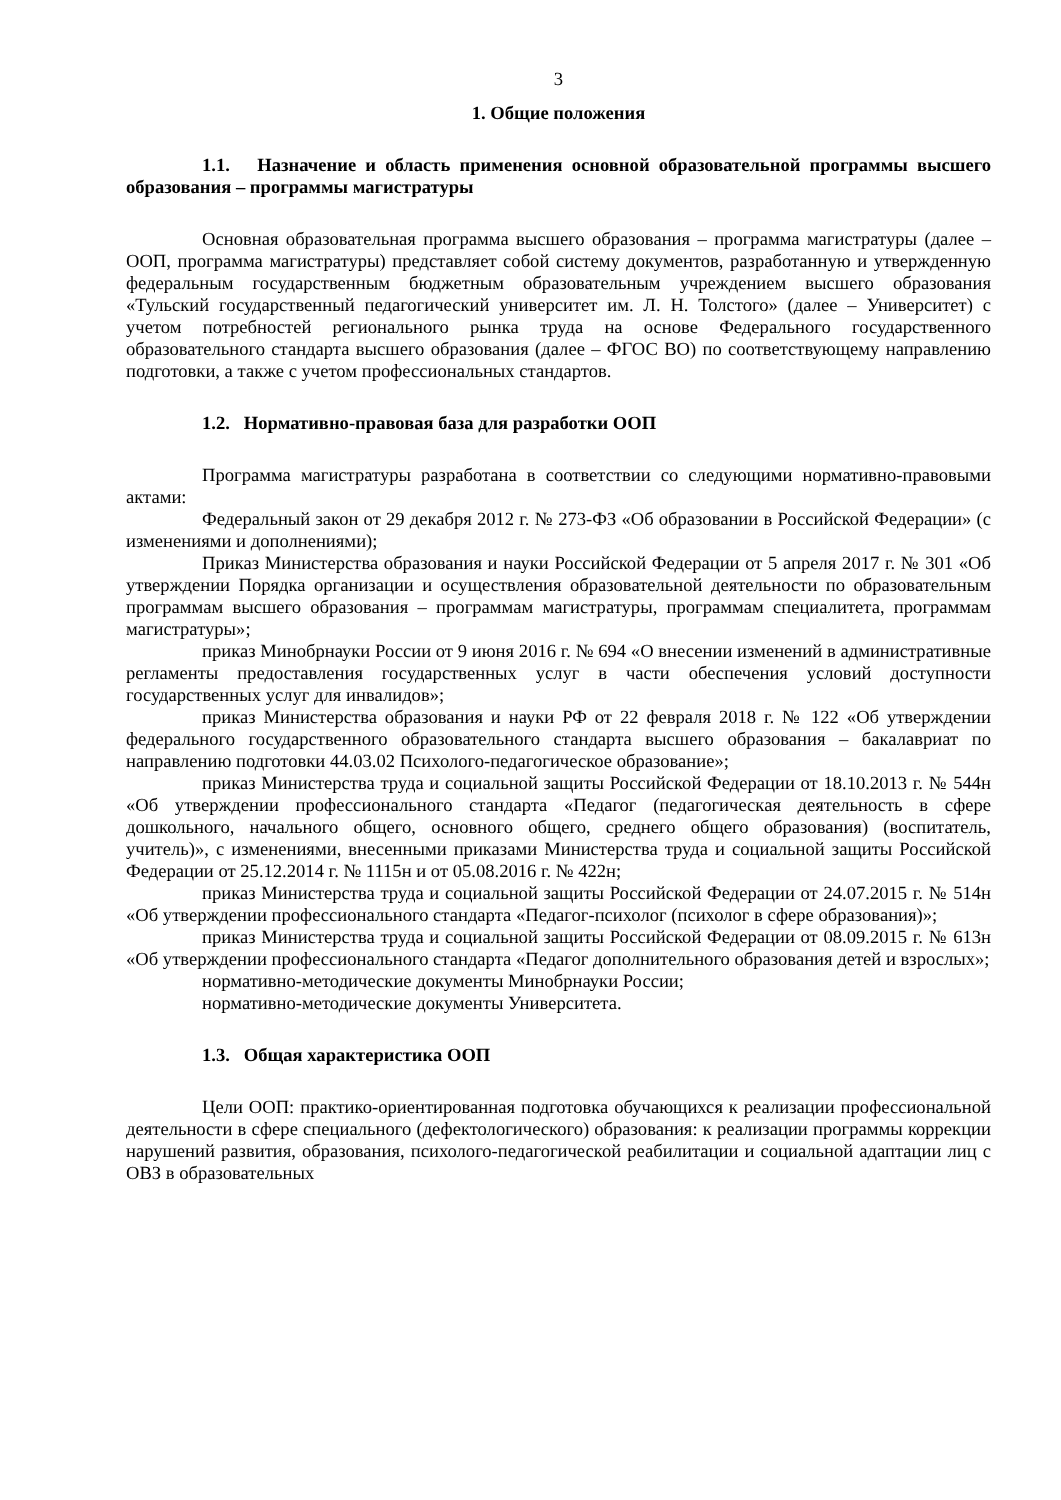3
1. Общие положения
1.1. Назначение и область применения основной образовательной программы высшего образования – программы магистратуры
Основная образовательная программа высшего образования – программа магистратуры (далее – ООП, программа магистратуры) представляет собой систему документов, разработанную и утвержденную федеральным государственным бюджетным образовательным учреждением высшего образования «Тульский государственный педагогический университет им. Л. Н. Толстого» (далее – Университет) с учетом потребностей регионального рынка труда на основе Федерального государственного образовательного стандарта высшего образования (далее – ФГОС ВО) по соответствующему направлению подготовки, а также с учетом профессиональных стандартов.
1.2. Нормативно-правовая база для разработки ООП
Программа магистратуры разработана в соответствии со следующими нормативно-правовыми актами:
Федеральный закон от 29 декабря 2012 г. № 273-ФЗ «Об образовании в Российской Федерации» (с изменениями и дополнениями);
Приказ Министерства образования и науки Российской Федерации от 5 апреля 2017 г. № 301 «Об утверждении Порядка организации и осуществления образовательной деятельности по образовательным программам высшего образования – программам магистратуры, программам специалитета, программам магистратуры»;
приказ Минобрнауки России от 9 июня 2016 г. № 694 «О внесении изменений в административные регламенты предоставления государственных услуг в части обеспечения условий доступности государственных услуг для инвалидов»;
приказ Министерства образования и науки РФ от 22 февраля 2018 г. № 122 «Об утверждении федерального государственного образовательного стандарта высшего образования – бакалавриат по направлению подготовки 44.03.02 Психолого-педагогическое образование»;
приказ Министерства труда и социальной защиты Российской Федерации от 18.10.2013 г. № 544н «Об утверждении профессионального стандарта «Педагог (педагогическая деятельность в сфере дошкольного, начального общего, основного общего, среднего общего образования) (воспитатель, учитель)», с изменениями, внесенными приказами Министерства труда и социальной защиты Российской Федерации от 25.12.2014 г. № 1115н и от 05.08.2016 г. № 422н;
приказ Министерства труда и социальной защиты Российской Федерации от 24.07.2015 г. № 514н «Об утверждении профессионального стандарта «Педагог-психолог (психолог в сфере образования)»;
приказ Министерства труда и социальной защиты Российской Федерации от 08.09.2015 г. № 613н «Об утверждении профессионального стандарта «Педагог дополнительного образования детей и взрослых»;
нормативно-методические документы Минобрнауки России;
нормативно-методические документы Университета.
1.3. Общая характеристика ООП
Цели ООП: практико-ориентированная подготовка обучающихся к реализации профессиональной деятельности в сфере специального (дефектологического) образования: к реализации программы коррекции нарушений развития, образования, психолого-педагогической реабилитации и социальной адаптации лиц с ОВЗ в образовательных